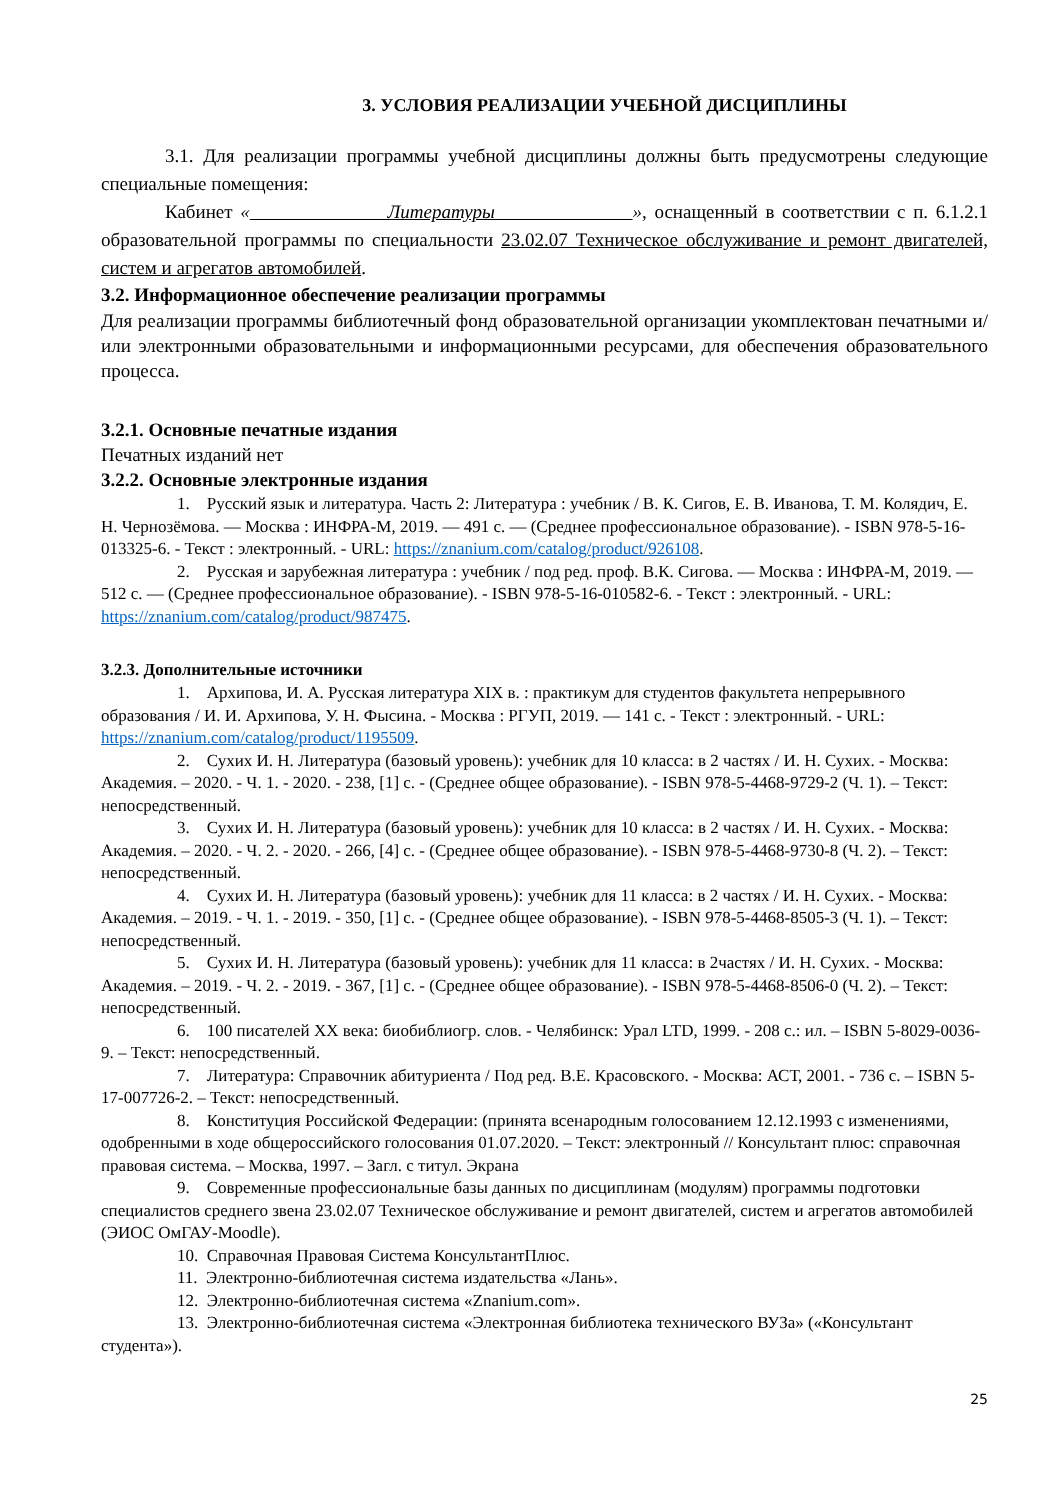3. УСЛОВИЯ РЕАЛИЗАЦИИ УЧЕБНОЙ ДИСЦИПЛИНЫ
3.1. Для реализации программы учебной дисциплины должны быть предусмотрены следующие специальные помещения:
Кабинет « Литературы », оснащенный в соответствии с п. 6.1.2.1 образовательной программы по специальности 23.02.07 Техническое обслуживание и ремонт двигателей, систем и агрегатов автомобилей.
3.2. Информационное обеспечение реализации программы
Для реализации программы библиотечный фонд образовательной организации укомплектован печатными и/или электронными образовательными и информационными ресурсами, для обеспечения образовательного процесса.
3.2.1. Основные печатные издания
Печатных изданий нет
3.2.2. Основные электронные издания
1. Русский язык и литература. Часть 2: Литература : учебник / В. К. Сигов, Е. В. Иванова, Т. М. Колядич, Е. Н. Чернозёмова. — Москва : ИНФРА-М, 2019. — 491 с. — (Среднее профессиональное образование). - ISBN 978-5-16-013325-6. - Текст : электронный. - URL: https://znanium.com/catalog/product/926108.
2. Русская и зарубежная литература : учебник / под ред. проф. В.К. Сигова. — Москва : ИНФРА-М, 2019. — 512 с. — (Среднее профессиональное образование). - ISBN 978-5-16-010582-6. - Текст : электронный. - URL: https://znanium.com/catalog/product/987475.
3.2.3. Дополнительные источники
1. Архипова, И. А. Русская литература XIX в. : практикум для студентов факультета непрерывного образования / И. И. Архипова, У. Н. Фысина. - Москва : РГУП, 2019. — 141 с. - Текст : электронный. - URL: https://znanium.com/catalog/product/1195509.
2. Сухих И. Н. Литература (базовый уровень): учебник для 10 класса: в 2 частях / И. Н. Сухих. - Москва: Академия. – 2020. - Ч. 1. - 2020. - 238, [1] с. - (Среднее общее образование). - ISBN 978-5-4468-9729-2 (Ч. 1). – Текст: непосредственный.
3. Сухих И. Н. Литература (базовый уровень): учебник для 10 класса: в 2 частях / И. Н. Сухих. - Москва: Академия. – 2020. - Ч. 2. - 2020. - 266, [4] с. - (Среднее общее образование). - ISBN 978-5-4468-9730-8 (Ч. 2). – Текст: непосредственный.
4. Сухих И. Н. Литература (базовый уровень): учебник для 11 класса: в 2 частях / И. Н. Сухих. - Москва: Академия. – 2019. - Ч. 1. - 2019. - 350, [1] с. - (Среднее общее образование). - ISBN 978-5-4468-8505-3 (Ч. 1). – Текст: непосредственный.
5. Сухих И. Н. Литература (базовый уровень): учебник для 11 класса: в 2частях / И. Н. Сухих. - Москва: Академия. – 2019. - Ч. 2. - 2019. - 367, [1] с. - (Среднее общее образование). - ISBN 978-5-4468-8506-0 (Ч. 2). – Текст: непосредственный.
6. 100 писателей XX века: биобиблиогр. слов. - Челябинск: Урал LTD, 1999. - 208 с.: ил. – ISBN 5-8029-0036-9. – Текст: непосредственный.
7. Литература: Справочник абитуриента / Под ред. В.Е. Красовского. - Москва: АСТ, 2001. - 736 с. – ISBN 5-17-007726-2. – Текст: непосредственный.
8. Конституция Российской Федерации: (принята всенародным голосованием 12.12.1993 с изменениями, одобренными в ходе общероссийского голосования 01.07.2020. – Текст: электронный // Консультант плюс: справочная правовая система. – Москва, 1997. – Загл. с титул. Экрана
9. Современные профессиональные базы данных по дисциплинам (модулям) программы подготовки специалистов среднего звена 23.02.07 Техническое обслуживание и ремонт двигателей, систем и агрегатов автомобилей (ЭИОС ОмГАУ-Moodle).
10. Справочная Правовая Система КонсультантПлюс.
11. Электронно-библиотечная система издательства «Лань».
12. Электронно-библиотечная система «Znanium.com».
13. Электронно-библиотечная система «Электронная библиотека технического ВУЗа» («Консультант студента»).
25